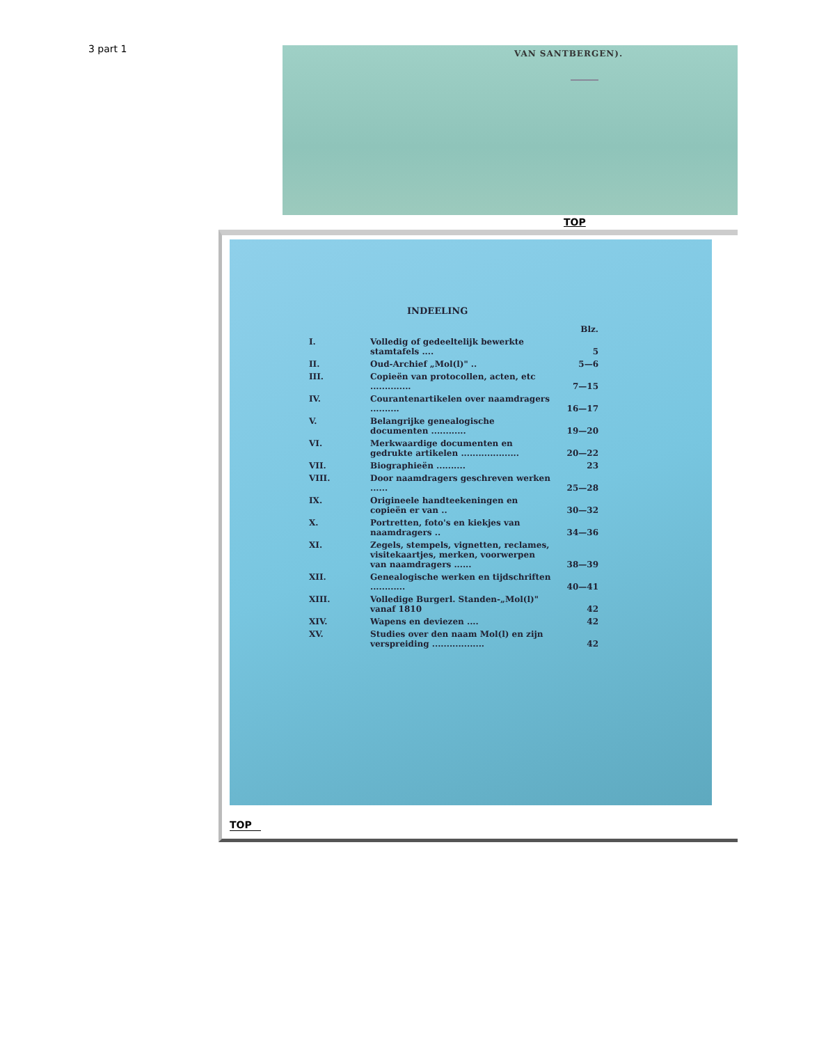3 part 1
VAN SANTBERGEN).
TOP
INDEELING
| | | Blz. |
| --- | --- | --- |
| I. | Volledig of gedeeltelijk bewerkte stamtafels .... | 5 |
| II. | Oud-Archief „Mol(l)" .. | 5—6 |
| III. | Copieën van protocollen, acten, etc .............. | 7—15 |
| IV. | Courantenartikelen over naamdragers .......... | 16—17 |
| V. | Belangrijke genealogische documenten ............ | 19—20 |
| VI. | Merkwaardige documenten en gedrukte artikelen .................... | 20—22 |
| VII. | Biographieën .......... | 23 |
| VIII. | Door naamdragers geschreven werken ...... | 25—28 |
| IX. | Origineele handteekeningen en copieën er van .. | 30—32 |
| X. | Portretten, foto's en kiekjes van naamdragers .. | 34—36 |
| XI. | Zegels, stempels, vignetten, reclames, visitekaartjes, merken, voorwerpen van naamdragers ...... | 38—39 |
| XII. | Genealogische werken en tijdschriften ............ | 40—41 |
| XIII. | Volledige Burgerl. Standen-„Mol(l)" vanaf 1810 | 42 |
| XIV. | Wapens en deviezen .... | 42 |
| XV. | Studies over den naam Mol(l) en zijn verspreiding .................. | 42 |
TOP